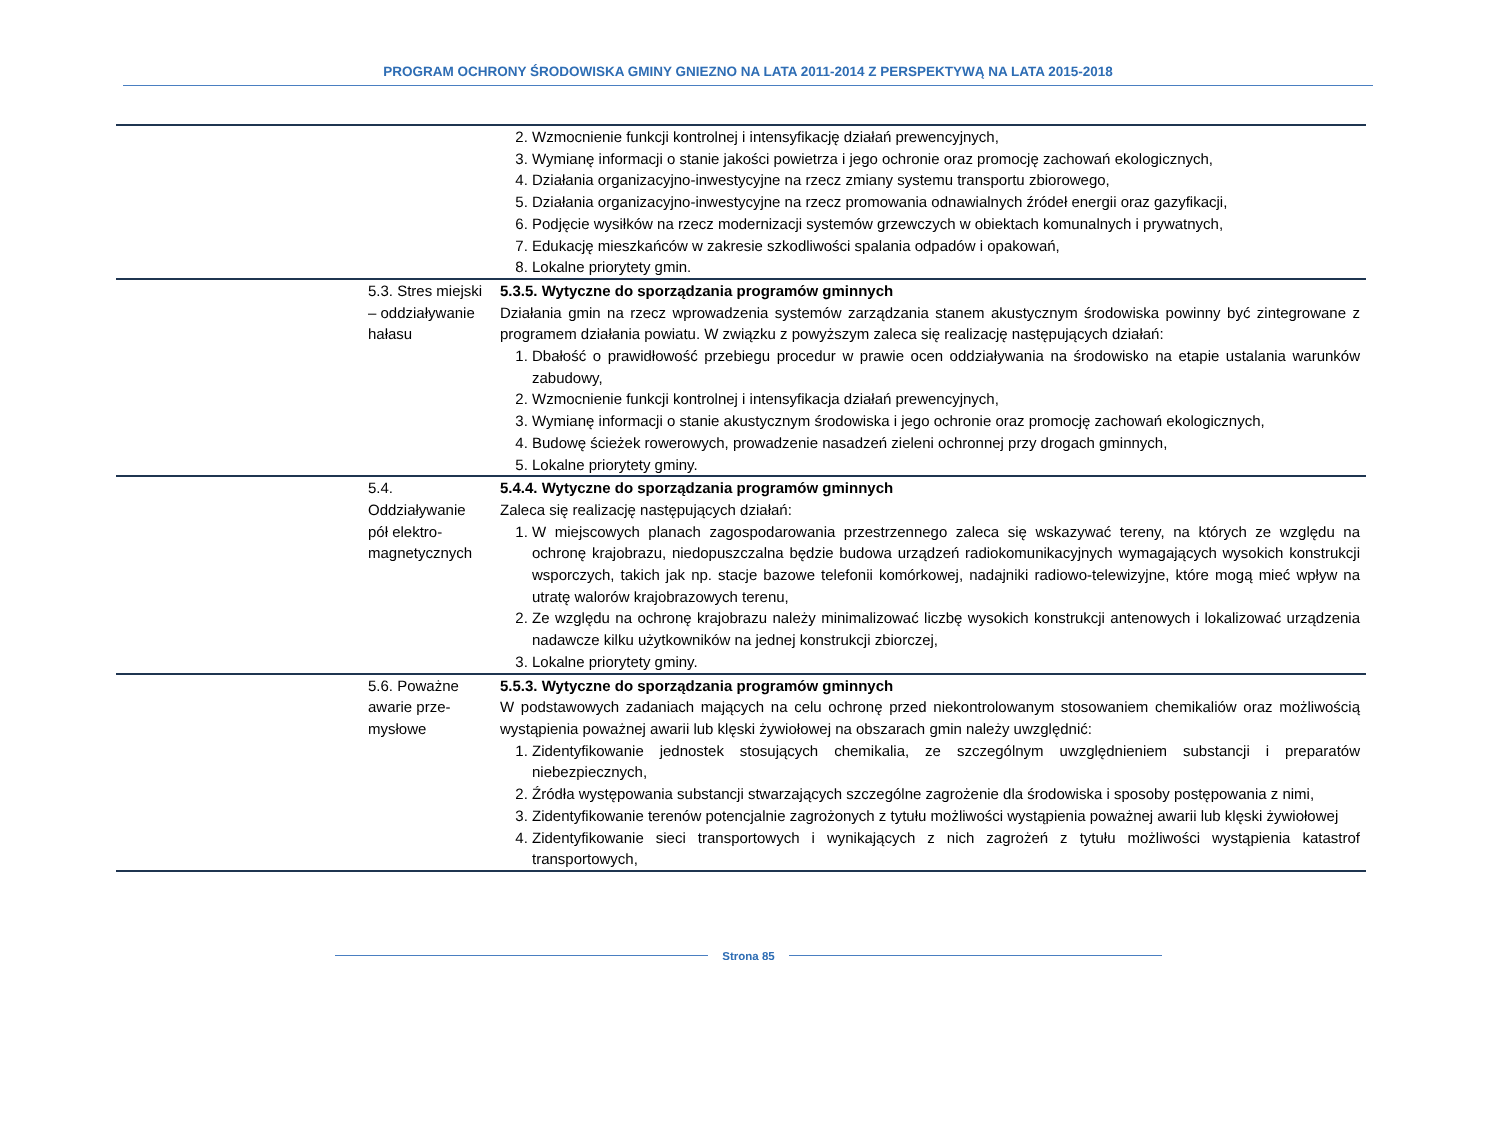PROGRAM OCHRONY ŚRODOWISKA GMINY GNIEZNO NA LATA 2011-2014 Z PERSPEKTYWĄ NA LATA 2015-2018
| | | 2. Wzmocnienie funkcji kontrolnej i intensyfikację działań prewencyjnych, 3. Wymianę informacji o stanie jakości powietrza i jego ochronie oraz promocję zachowań ekologicznych, 4. Działania organizacyjno-inwestycyjne na rzecz zmiany systemu transportu zbiorowego, 5. Działania organizacyjno-inwestycyjne na rzecz promowania odnawialnych źródeł energii oraz gazyfikacji, 6. Podjęcie wysiłków na rzecz modernizacji systemów grzewczych w obiektach komunalnych i prywatnych, 7. Edukację mieszkańców w zakresie szkodliwości spalania odpadów i opakowań, 8. Lokalne priorytety gmin. |
| | 5.3. Stres miejski – oddziaływanie hałasu | 5.3.5. Wytyczne do sporządzania programów gminnych Działania gmin na rzecz wprowadzenia systemów zarządzania stanem akustycznym środowiska powinny być zintegrowane z programem działania powiatu. W związku z powyższym zaleca się realizację następujących działań: 1. Dbałość o prawidłowość przebiegu procedur w prawie ocen oddziaływania na środowisko na etapie ustalania warunków zabudowy, 2. Wzmocnienie funkcji kontrolnej i intensyfikacja działań prewencyjnych, 3. Wymianę informacji o stanie akustycznym środowiska i jego ochronie oraz promocję zachowań ekologicznych, 4. Budowę ścieżek rowerowych, prowadzenie nasadzeń zieleni ochronnej przy drogach gminnych, 5. Lokalne priorytety gminy. |
| | 5.4. Oddziaływanie pół elektro-magnetycznych | 5.4.4. Wytyczne do sporządzania programów gminnych Zaleca się realizację następujących działań: 1. W miejscowych planach zagospodarowania przestrzennego zaleca się wskazywać tereny, na których ze względu na ochronę krajobrazu, niedopuszczalna będzie budowa urządzeń radiokomunikacyjnych wymagających wysokich konstrukcji wsporczych, takich jak np. stacje bazowe telefonii komórkowej, nadajniki radiowo-telewizyjne, które mogą mieć wpływ na utratę walorów krajobrazowych terenu, 2. Ze względu na ochronę krajobrazu należy minimalizować liczbę wysokich konstrukcji antenowych i lokalizować urządzenia nadawcze kilku użytkowników na jednej konstrukcji zbiorczej, 3. Lokalne priorytety gminy. |
| | 5.6. Poważne awarie prze-mysłowe | 5.5.3. Wytyczne do sporządzania programów gminnych W podstawowych zadaniach mających na celu ochronę przed niekontrolowanym stosowaniem chemikaliów oraz możliwością wystąpienia poważnej awarii lub klęski żywiołowej na obszarach gmin należy uwzględnić: 1. Zidentyfikowanie jednostek stosujących chemikalia, ze szczególnym uwzględnieniem substancji i preparatów niebezpiecznych, 2. Źródła występowania substancji stwarzających szczególne zagrożenie dla środowiska i sposoby postępowania z nimi, 3. Zidentyfikowanie terenów potencjalnie zagrożonych z tytułu możliwości wystąpienia poważnej awarii lub klęski żywiołowej 4. Zidentyfikowanie sieci transportowych i wynikających z nich zagrożeń z tytułu możliwości wystąpienia katastrof transportowych, |
Strona 85